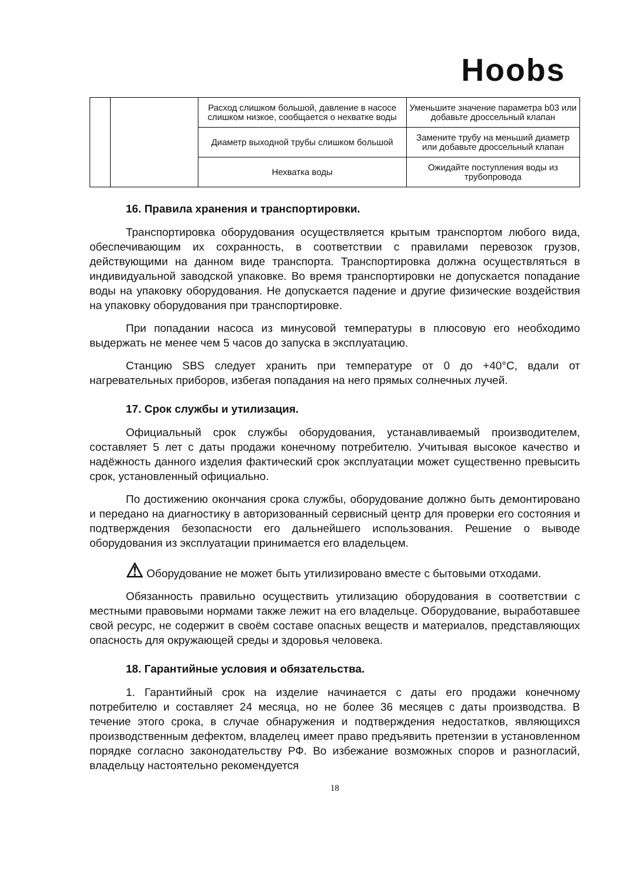Hoobs
| | | Расход слишком большой, давление в насосе слишком низкое, сообщается о нехватке воды | Уменьшите значение параметра b03 или добавьте дроссельный клапан |
| | | Диаметр выходной трубы слишком большой | Замените трубу на меньший диаметр или добавьте дроссельный клапан |
| | | Нехватка воды | Ожидайте поступления воды из трубопровода |
16. Правила хранения и транспортировки.
Транспортировка оборудования осуществляется крытым транспортом любого вида, обеспечивающим их сохранность, в соответствии с правилами перевозок грузов, действующими на данном виде транспорта. Транспортировка должна осуществляться в индивидуальной заводской упаковке. Во время транспортировки не допускается попадание воды на упаковку оборудования. Не допускается падение и другие физические воздействия на упаковку оборудования при транспортировке.
При попадании насоса из минусовой температуры в плюсовую его необходимо выдержать не менее чем 5 часов до запуска в эксплуатацию.
Станцию SBS следует хранить при температуре от 0 до +40°C, вдали от нагревательных приборов, избегая попадания на него прямых солнечных лучей.
17. Срок службы и утилизация.
Официальный срок службы оборудования, устанавливаемый производителем, составляет 5 лет с даты продажи конечному потребителю. Учитывая высокое качество и надёжность данного изделия фактический срок эксплуатации может существенно превысить срок, установленный официально.
По достижению окончания срока службы, оборудование должно быть демонтировано и передано на диагностику в авторизованный сервисный центр для проверки его состояния и подтверждения безопасности его дальнейшего использования. Решение о выводе оборудования из эксплуатации принимается его владельцем.
⚠ Оборудование не может быть утилизировано вместе с бытовыми отходами.
Обязанность правильно осуществить утилизацию оборудования в соответствии с местными правовыми нормами также лежит на его владельце. Оборудование, выработавшее свой ресурс, не содержит в своём составе опасных веществ и материалов, представляющих опасность для окружающей среды и здоровья человека.
18. Гарантийные условия и обязательства.
1. Гарантийный срок на изделие начинается с даты его продажи конечному потребителю и составляет 24 месяца, но не более 36 месяцев с даты производства. В течение этого срока, в случае обнаружения и подтверждения недостатков, являющихся производственным дефектом, владелец имеет право предъявить претензии в установленном порядке согласно законодательству РФ. Во избежание возможных споров и разногласий, владельцу настоятельно рекомендуется
18